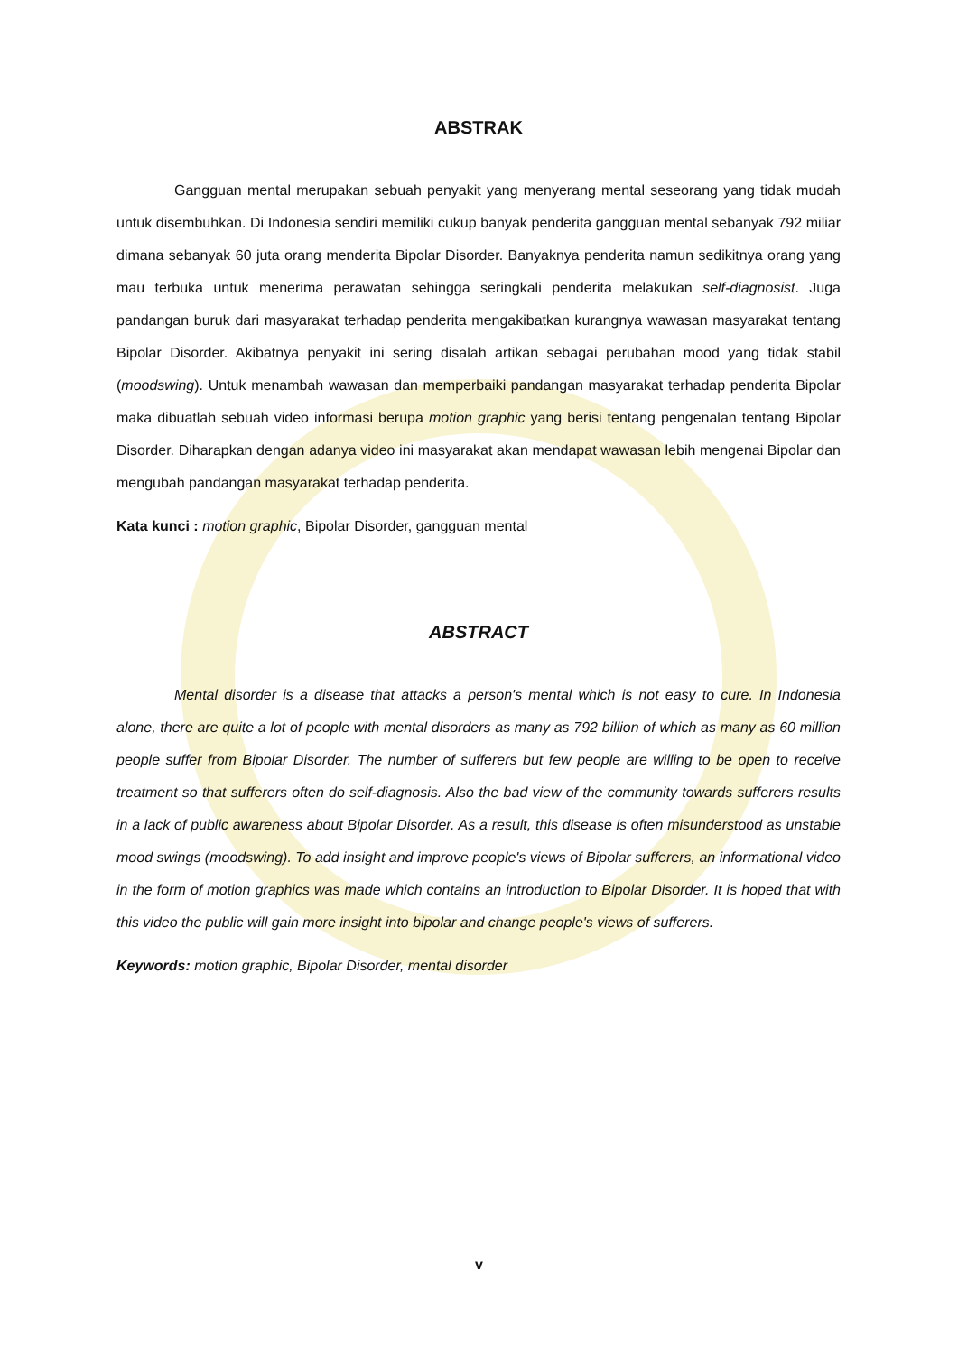ABSTRAK
Gangguan mental merupakan sebuah penyakit yang menyerang mental seseorang yang tidak mudah untuk disembuhkan. Di Indonesia sendiri memiliki cukup banyak penderita gangguan mental sebanyak 792 miliar dimana sebanyak 60 juta orang menderita Bipolar Disorder. Banyaknya penderita namun sedikitnya orang yang mau terbuka untuk menerima perawatan sehingga seringkali penderita melakukan self-diagnosist. Juga pandangan buruk dari masyarakat terhadap penderita mengakibatkan kurangnya wawasan masyarakat tentang Bipolar Disorder. Akibatnya penyakit ini sering disalah artikan sebagai perubahan mood yang tidak stabil (moodswing). Untuk menambah wawasan dan memperbaiki pandangan masyarakat terhadap penderita Bipolar maka dibuatlah sebuah video informasi berupa motion graphic yang berisi tentang pengenalan tentang Bipolar Disorder. Diharapkan dengan adanya video ini masyarakat akan mendapat wawasan lebih mengenai Bipolar dan mengubah pandangan masyarakat terhadap penderita.
Kata kunci : motion graphic, Bipolar Disorder, gangguan mental
ABSTRACT
Mental disorder is a disease that attacks a person's mental which is not easy to cure. In Indonesia alone, there are quite a lot of people with mental disorders as many as 792 billion of which as many as 60 million people suffer from Bipolar Disorder. The number of sufferers but few people are willing to be open to receive treatment so that sufferers often do self-diagnosis. Also the bad view of the community towards sufferers results in a lack of public awareness about Bipolar Disorder. As a result, this disease is often misunderstood as unstable mood swings (moodswing). To add insight and improve people's views of Bipolar sufferers, an informational video in the form of motion graphics was made which contains an introduction to Bipolar Disorder. It is hoped that with this video the public will gain more insight into bipolar and change people's views of sufferers.
Keywords: motion graphic, Bipolar Disorder, mental disorder
v